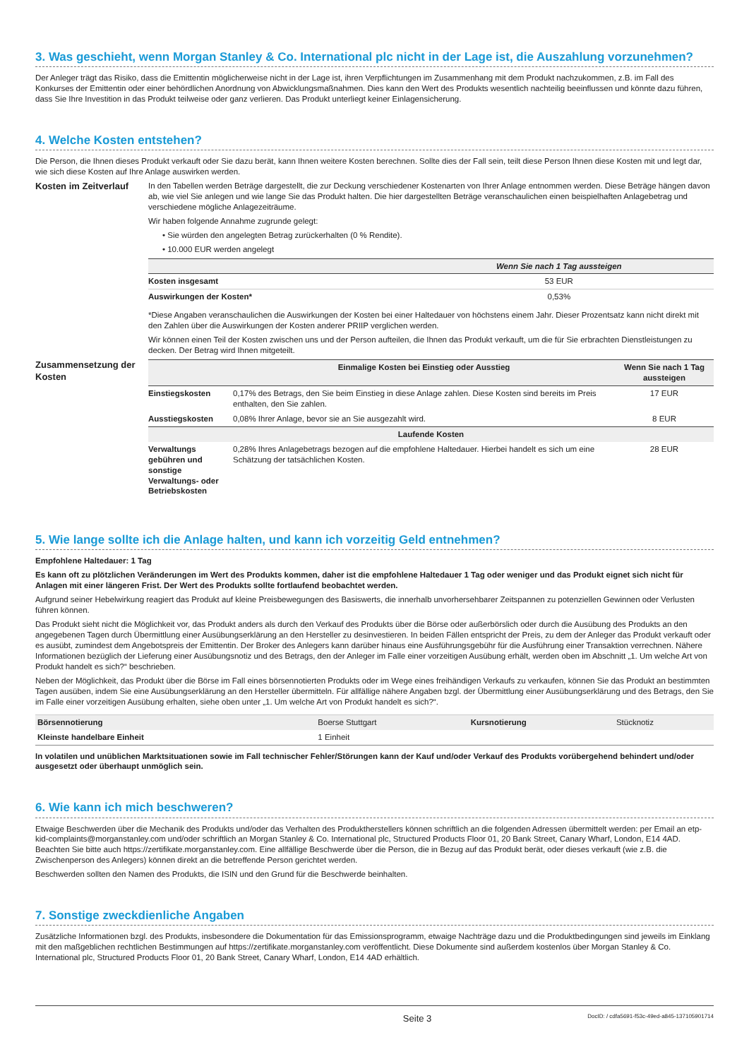3. Was geschieht, wenn Morgan Stanley & Co. International plc nicht in der Lage ist, die Auszahlung vorzunehmen?
Der Anleger trägt das Risiko, dass die Emittentin möglicherweise nicht in der Lage ist, ihren Verpflichtungen im Zusammenhang mit dem Produkt nachzukommen, z.B. im Fall des Konkurses der Emittentin oder einer behördlichen Anordnung von Abwicklungsmaßnahmen. Dies kann den Wert des Produkts wesentlich nachteilig beeinflussen und könnte dazu führen, dass Sie Ihre Investition in das Produkt teilweise oder ganz verlieren. Das Produkt unterliegt keiner Einlagensicherung.
4. Welche Kosten entstehen?
Die Person, die Ihnen dieses Produkt verkauft oder Sie dazu berät, kann Ihnen weitere Kosten berechnen. Sollte dies der Fall sein, teilt diese Person Ihnen diese Kosten mit und legt dar, wie sich diese Kosten auf Ihre Anlage auswirken werden.
Kosten im Zeitverlauf
In den Tabellen werden Beträge dargestellt, die zur Deckung verschiedener Kostenarten von Ihrer Anlage entnommen werden. Diese Beträge hängen davon ab, wie viel Sie anlegen und wie lange Sie das Produkt halten. Die hier dargestellten Beträge veranschaulichen einen beispielhaften Anlagebetrag und verschiedene mögliche Anlagezeiträume.
Wir haben folgende Annahme zugrunde gelegt:
• Sie würden den angelegten Betrag zurückerhalten (0 % Rendite).
• 10.000 EUR werden angelegt
| | Wenn Sie nach 1 Tag aussteigen |
| --- | --- |
| Kosten insgesamt | 53 EUR |
| Auswirkungen der Kosten* | 0,53% |
*Diese Angaben veranschaulichen die Auswirkungen der Kosten bei einer Haltedauer von höchstens einem Jahr. Dieser Prozentsatz kann nicht direkt mit den Zahlen über die Auswirkungen der Kosten anderer PRIIP verglichen werden.
Wir können einen Teil der Kosten zwischen uns und der Person aufteilen, die Ihnen das Produkt verkauft, um die für Sie erbrachten Dienstleistungen zu decken. Der Betrag wird Ihnen mitgeteilt.
Zusammensetzung der Kosten
| | Einmalige Kosten bei Einstieg oder Ausstieg | Wenn Sie nach 1 Tag aussteigen |
| --- | --- | --- |
| Einstiegskosten | 0,17% des Betrags, den Sie beim Einstieg in diese Anlage zahlen. Diese Kosten sind bereits im Preis enthalten, den Sie zahlen. | 17 EUR |
| Ausstiegskosten | 0,08% Ihrer Anlage, bevor sie an Sie ausgezahlt wird. | 8 EUR |
| Laufende Kosten | | |
| Verwaltungs gebühren und sonstige Verwaltungs- oder Betriebskosten | 0,28% Ihres Anlagebetrags bezogen auf die empfohlene Haltedauer. Hierbei handelt es sich um eine Schätzung der tatsächlichen Kosten. | 28 EUR |
5. Wie lange sollte ich die Anlage halten, und kann ich vorzeitig Geld entnehmen?
Empfohlene Haltedauer: 1 Tag
Es kann oft zu plötzlichen Veränderungen im Wert des Produkts kommen, daher ist die empfohlene Haltedauer 1 Tag oder weniger und das Produkt eignet sich nicht für Anlagen mit einer längeren Frist. Der Wert des Produkts sollte fortlaufend beobachtet werden.
Aufgrund seiner Hebelwirkung reagiert das Produkt auf kleine Preisbewegungen des Basiswerts, die innerhalb unvorhersehbarer Zeitspannen zu potenziellen Gewinnen oder Verlusten führen können.
Das Produkt sieht nicht die Möglichkeit vor, das Produkt anders als durch den Verkauf des Produkts über die Börse oder außerbörslich oder durch die Ausübung des Produkts an den angegebenen Tagen durch Übermittlung einer Ausübungserklärung an den Hersteller zu desinvestieren. In beiden Fällen entspricht der Preis, zu dem der Anleger das Produkt verkauft oder es ausübt, zumindest dem Angebotspreis der Emittentin. Der Broker des Anlegers kann darüber hinaus eine Ausführungsgebühr für die Ausführung einer Transaktion verrechnen. Nähere Informationen bezüglich der Lieferung einer Ausübungsnotiz und des Betrags, den der Anleger im Falle einer vorzeitigen Ausübung erhält, werden oben im Abschnitt „1. Um welche Art von Produkt handelt es sich?“ beschrieben.
Neben der Möglichkeit, das Produkt über die Börse im Fall eines börsennotierten Produkts oder im Wege eines freihändigen Verkaufs zu verkaufen, können Sie das Produkt an bestimmten Tagen ausüben, indem Sie eine Ausübungserklärung an den Hersteller übermitteln. Für allfällige nähere Angaben bzgl. der Übermittlung einer Ausübungserklärung und des Betrags, den Sie im Falle einer vorzeitigen Ausübung erhalten, siehe oben unter „1. Um welche Art von Produkt handelt es sich?“.
| Börsennotierung | Boerse Stuttgart | Kursnotierung | Stücknotiz |
| Kleinste handelbare Einheit | 1 Einheit | | |
In volatilen und unüblichen Marktsituationen sowie im Fall technischer Fehler/Störungen kann der Kauf und/oder Verkauf des Produkts vorübergehend behindert und/oder ausgesetzt oder überhaupt unmöglich sein.
6. Wie kann ich mich beschweren?
Etwaige Beschwerden über die Mechanik des Produkts und/oder das Verhalten des Produktherstellers können schriftlich an die folgenden Adressen übermittelt werden: per Email an etp-kid-complaints@morganstanley.com und/oder schriftlich an Morgan Stanley & Co. International plc, Structured Products Floor 01, 20 Bank Street, Canary Wharf, London, E14 4AD. Beachten Sie bitte auch https://zertifikate.morganstanley.com. Eine allfällige Beschwerde über die Person, die in Bezug auf das Produkt berät, oder dieses verkauft (wie z.B. die Zwischenperson des Anlegers) können direkt an die betreffende Person gerichtet werden.
Beschwerden sollten den Namen des Produkts, die ISIN und den Grund für die Beschwerde beinhalten.
7. Sonstige zweckdienliche Angaben
Zusätzliche Informationen bzgl. des Produkts, insbesondere die Dokumentation für das Emissionsprogramm, etwaige Nachträge dazu und die Produktbedingungen sind jeweils im Einklang mit den maßgeblichen rechtlichen Bestimmungen auf https://zertifikate.morganstanley.com veröffentlicht. Diese Dokumente sind außerdem kostenlos über Morgan Stanley & Co. International plc, Structured Products Floor 01, 20 Bank Street, Canary Wharf, London, E14 4AD erhältlich.
Seite 3 DocID: / cdfa5691-f53c-49ed-a845-137105901714